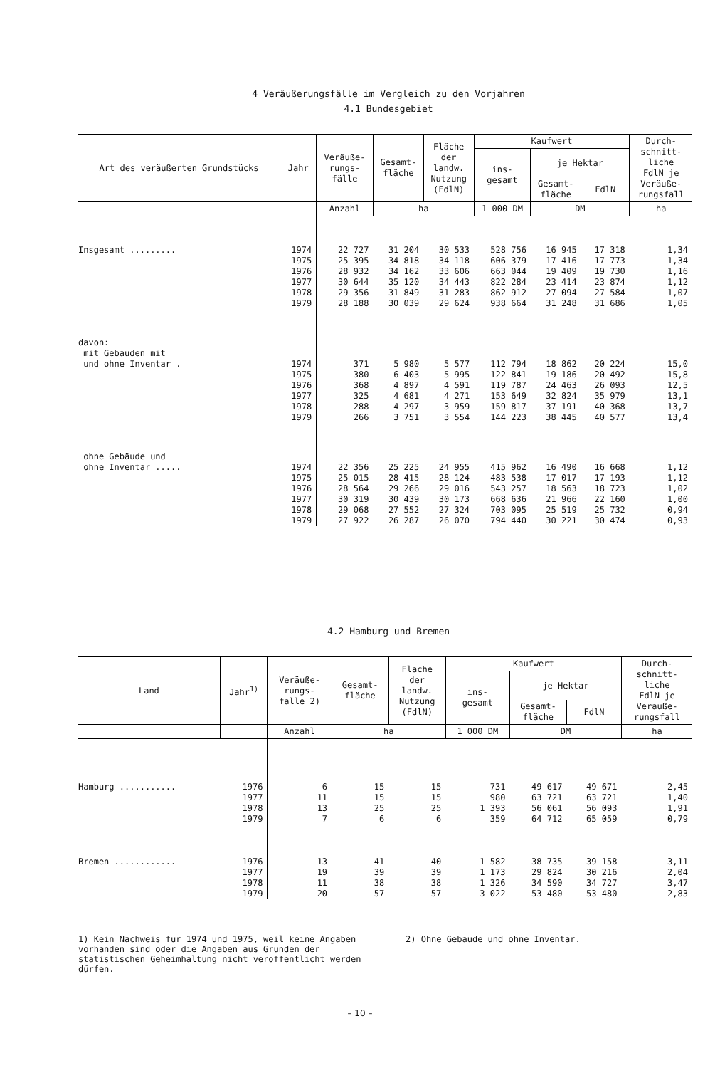4 Veräußerungsfälle im Vergleich zu den Vorjahren
4.1 Bundesgebiet
| Art des veräußerten Grundstücks | Jahr | Veräuße- rungs- fälle | Gesamt- fläche | Fläche der landw. Nutzung (FdlN) | Kaufwert | | | Durch- schnitt- liche FdlN je Veräuße- rungsfall |
| --- | --- | --- | --- | --- | --- | --- | --- | --- |
| | | | | | ins- gesamt | je Hektar | | |
| | | | | | | Gesamt- fläche | FdlN | |
| | | Anzahl | ha | | 1 000 DM | DM | | ha |
| Insgesamt ......... | 1974 | 22 727 | 31 204 | 30 533 | 528 756 | 16 945 | 17 318 | 1,34 |
| | 1975 | 25 395 | 34 818 | 34 118 | 606 379 | 17 416 | 17 773 | 1,34 |
| | 1976 | 28 932 | 34 162 | 33 606 | 663 044 | 19 409 | 19 730 | 1,16 |
| | 1977 | 30 644 | 35 120 | 34 443 | 822 284 | 23 414 | 23 874 | 1,12 |
| | 1978 | 29 356 | 31 849 | 31 283 | 862 912 | 27 094 | 27 584 | 1,07 |
| | 1979 | 28 188 | 30 039 | 29 624 | 938 664 | 31 248 | 31 686 | 1,05 |
| davon: mit Gebäuden mit und ohne Inventar . | 1974 | 371 | 5 980 | 5 577 | 112 794 | 18 862 | 20 224 | 15,0 |
| | 1975 | 380 | 6 403 | 5 995 | 122 841 | 19 186 | 20 492 | 15,8 |
| | 1976 | 368 | 4 897 | 4 591 | 119 787 | 24 463 | 26 093 | 12,5 |
| | 1977 | 325 | 4 681 | 4 271 | 153 649 | 32 824 | 35 979 | 13,1 |
| | 1978 | 288 | 4 297 | 3 959 | 159 817 | 37 191 | 40 368 | 13,7 |
| | 1979 | 266 | 3 751 | 3 554 | 144 223 | 38 445 | 40 577 | 13,4 |
| ohne Gebäude und ohne Inventar ..... | 1974 | 22 356 | 25 225 | 24 955 | 415 962 | 16 490 | 16 668 | 1,12 |
| | 1975 | 25 015 | 28 415 | 28 124 | 483 538 | 17 017 | 17 193 | 1,12 |
| | 1976 | 28 564 | 29 266 | 29 016 | 543 257 | 18 563 | 18 723 | 1,02 |
| | 1977 | 30 319 | 30 439 | 30 173 | 668 636 | 21 966 | 22 160 | 1,00 |
| | 1978 | 29 068 | 27 552 | 27 324 | 703 095 | 25 519 | 25 732 | 0,94 |
| | 1979 | 27 922 | 26 287 | 26 070 | 794 440 | 30 221 | 30 474 | 0,93 |
4.2 Hamburg und Bremen
| Land | Jahr<sup>1)</sup> | Veräuße- rungs- fälle 2) | Gesamt- fläche | Fläche der landw. Nutzung (FdlN) | Kaufwert | | | Durch- schnitt- liche FdlN je Veräuße- rungsfall |
| --- | --- | --- | --- | --- | --- | --- | --- | --- |
| | | | | | ins- gesamt | je Hektar | | |
| | | | | | | Gesamt- fläche | FdlN | |
| | | Anzahl | ha | | 1 000 DM | DM | | ha |
| Hamburg ........... | 1976 | 6 | 15 | 15 | 731 | 49 617 | 49 671 | 2,45 |
| | 1977 | 11 | 15 | 15 | 980 | 63 721 | 63 721 | 1,40 |
| | 1978 | 13 | 25 | 25 | 1 393 | 56 061 | 56 093 | 1,91 |
| | 1979 | 7 | 6 | 6 | 359 | 64 712 | 65 059 | 0,79 |
| Bremen ............ | 1976 | 13 | 41 | 40 | 1 582 | 38 735 | 39 158 | 3,11 |
| | 1977 | 19 | 39 | 39 | 1 173 | 29 824 | 30 216 | 2,04 |
| | 1978 | 11 | 38 | 38 | 1 326 | 34 590 | 34 727 | 3,47 |
| | 1979 | 20 | 57 | 57 | 3 022 | 53 480 | 53 480 | 2,83 |
1) Kein Nachweis für 1974 und 1975, weil keine Angaben vorhanden sind oder die Angaben aus Gründen der statistischen Geheimhaltung nicht veröffentlicht werden dürfen.
2) Ohne Gebäude und ohne Inventar.
– 10 –